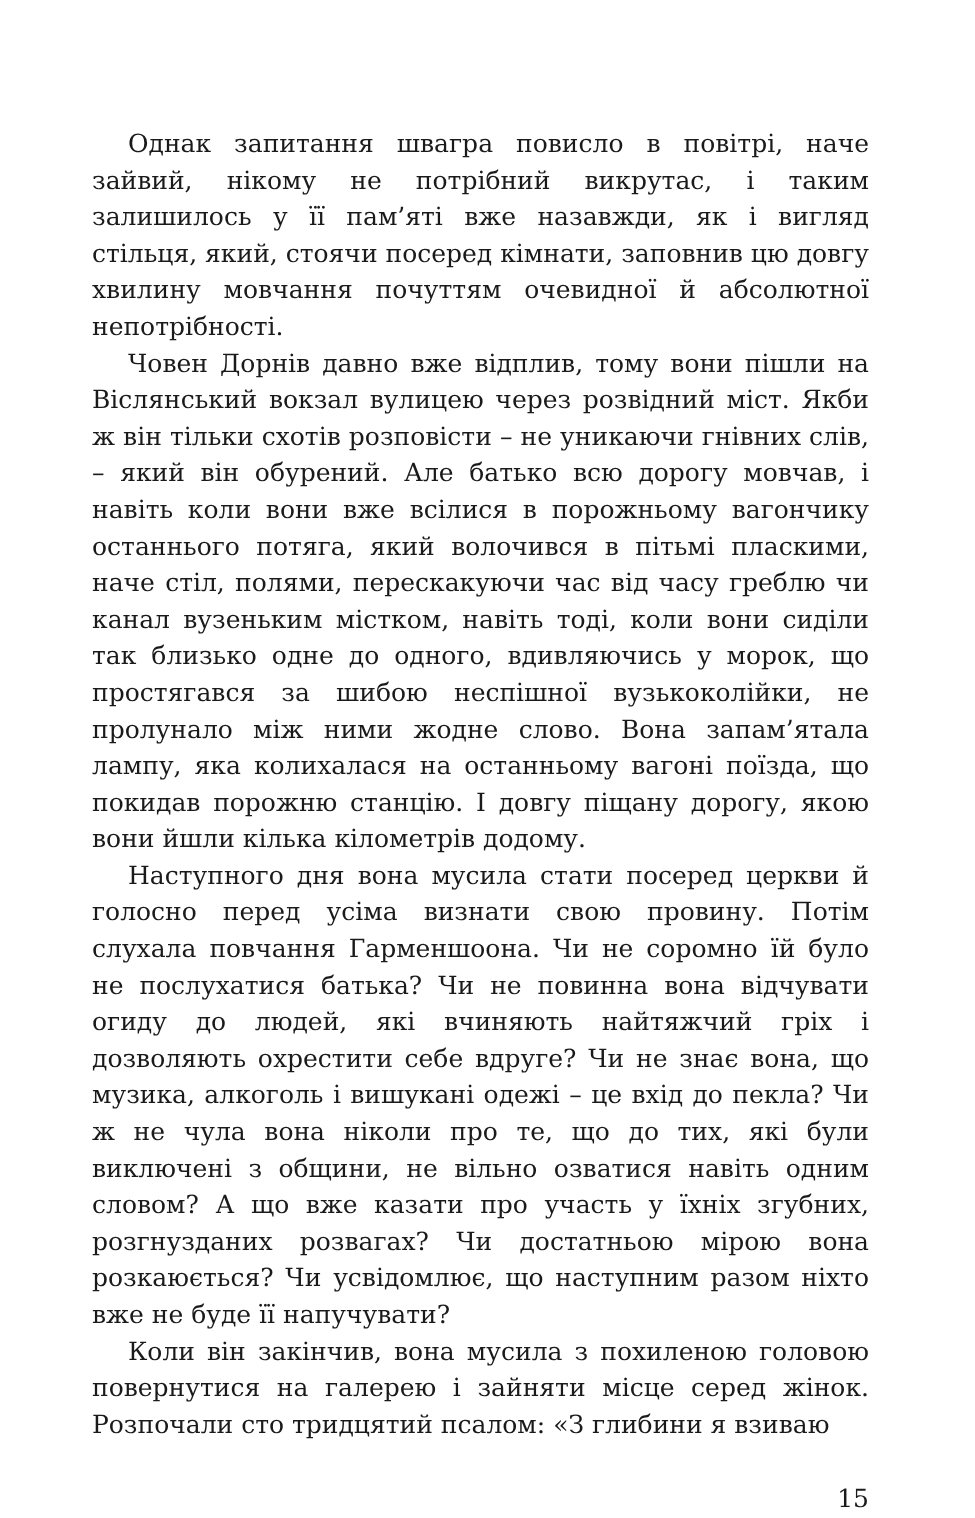Однак запитання швагра повисло в повітрі, наче зайвий, нікому не потрібний викрутас, і таким залишилось у її пам’яті вже назавжди, як і вигляд стільця, який, стоячи посеред кімнати, заповнив цю довгу хвилину мовчання почуттям очевидної й абсолютної непотрібності.
Човен Дорнів давно вже відплив, тому вони пішли на Віслянський вокзал вулицею через розвідний міст. Якби ж він тільки схотів розповісти – не уникаючи гнівних слів, – який він обурений. Але батько всю дорогу мовчав, і навіть коли вони вже всілися в порожньому вагончику останнього потяга, який волочився в пітьмі пласкими, наче стіл, полями, перескакуючи час від часу греблю чи канал вузеньким містком, навіть тоді, коли вони сиділи так близько одне до одного, вдивляючись у морок, що простягався за шибою неспішної вузькоколійки, не пролунало між ними жодне слово. Вона запам’ятала лампу, яка колихалася на останньому вагоні поїзда, що покидав порожню станцію. І довгу піщану дорогу, якою вони йшли кілька кілометрів додому.
Наступного дня вона мусила стати посеред церкви й голосно перед усіма визнати свою провину. Потім слухала повчання Гарменшоона. Чи не соромно їй було не послухатися батька? Чи не повинна вона відчувати огиду до людей, які вчиняють найтяжчий гріх і дозволяють охрестити себе вдруге? Чи не знає вона, що музика, алкоголь і вишукані одежі – це вхід до пекла? Чи ж не чула вона ніколи про те, що до тих, які були виключені з общини, не вільно озватися навіть одним словом? А що вже казати про участь у їхніх згубних, розгнузданих розвагах? Чи достатньою мірою вона розкаюється? Чи усвідомлює, що наступним разом ніхто вже не буде її напучувати?
Коли він закінчив, вона мусила з похиленою головою повернутися на галерею і зайняти місце серед жінок. Розпочали сто тридцятий псалом: «З глибини я взиваю
15